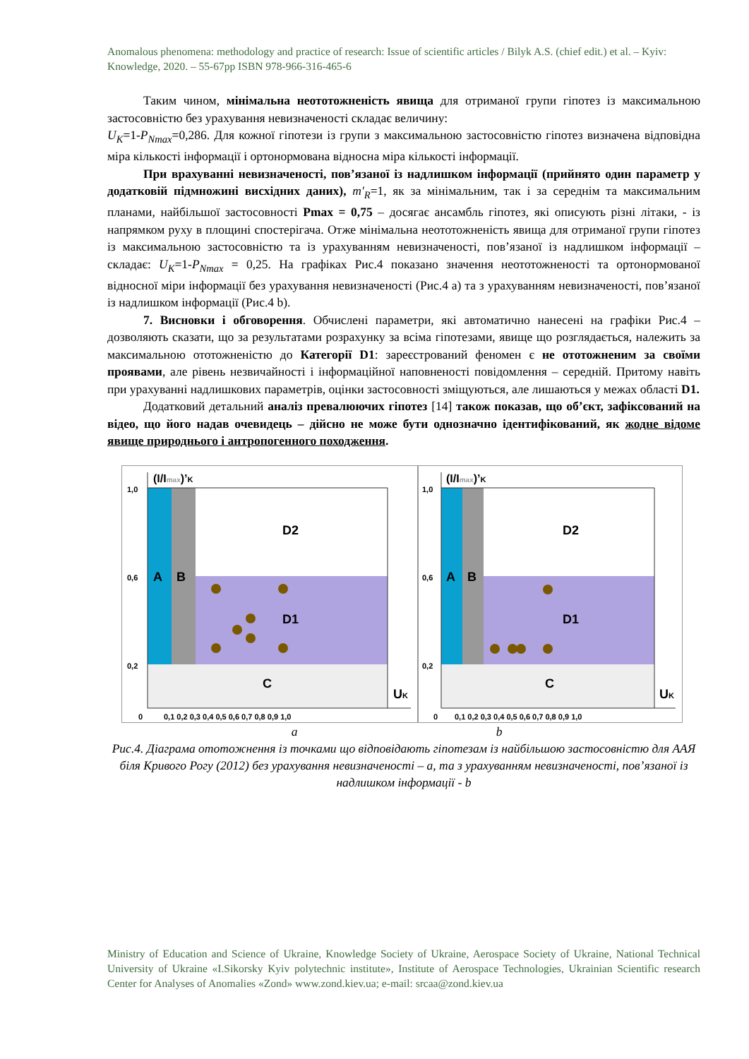Anomalous phenomena: methodology and practice of research: Issue of scientific articles / Bilyk A.S. (chief edit.) et al. – Kyiv: Knowledge, 2020. – 55-67pp ISBN 978-966-316-465-6
Таким чином, мінімальна неототожненість явища для отриманої групи гіпотез із максимальною застосовністю без урахування невизначеності складає величину:
U<sub>K</sub>=1-P<sub>Nmax</sub>=0,286. Для кожної гіпотези із групи з максимальною застосовністю гіпотез визначена відповідна міра кількості інформації і ортонормована відносна міра кількості інформації.
При врахуванні невизначеності, пов’язаної із надлишком інформації (прийнято один параметр у додатковій підмножині висхідних даних), m′<sub>R</sub>=1, як за мінімальним, так і за середнім та максимальним планами, найбільшої застосовності Pmax = 0,75 – досягає ансамбль гіпотез, які описують різні літаки, - із напрямком руху в площині спостерігача. Отже мінімальна неототожненість явища для отриманої групи гіпотез із максимальною застосовністю та із урахуванням невизначеності, пов’язаної із надлишком інформації – складає: U<sub>K</sub>=1-P<sub>Nmax</sub> = 0,25. На графіках Рис.4 показано значення неототожненості та ортонормованої відносної міри інформації без урахування невизначеності (Рис.4 а) та з урахуванням невизначеності, пов’язаної із надлишком інформації (Рис.4 b).
7. Висновки і обговорення. Обчислені параметри, які автоматично нанесені на графіки Рис.4 – дозволяють сказати, що за результатами розрахунку за всіма гіпотезами, явище що розглядається, належить за максимальною ототожненістю до Категорії D1: зареєстрований феномен є не ототожненим за своїми проявами, але рівень незвичайності і інформаційної наповненості повідомлення – середній. Притому навіть при урахуванні надлишкових параметрів, оцінки застосовності зміщуються, але лишаються у межах області D1.
Додатковий детальний аналіз превалюючих гіпотез [14] також показав, що об’єкт, зафіксований на відео, що його надав очевидець – дійсно не може бути однозначно ідентифікований, як жодне відоме явище природнього і антропогенного походження.
A
B
D2
D1
C
UK
(I/Imax)’K
1,0
0,6
0,2
0
0,1 0,2 0,3 0,4 0,5 0,6 0,7 0,8 0,9 1,0
A
B
D2
D1
C
UK
(I/Imax)’K
1,0
0,6
0,2
0
0,1 0,2 0,3 0,4 0,5 0,6 0,7 0,8 0,9 1,0
a b
Рис.4. Діаграма ототожнення із точками що відповідають гіпотезам із найбільшою застосовністю для ААЯ біля Кривого Рогу (2012) без урахування невизначеності – а, та з урахуванням невизначеності, пов’язаної із надлишком інформації - b
Ministry of Education and Science of Ukraine, Knowledge Society of Ukraine, Aerospace Society of Ukraine, National Technical University of Ukraine «I.Sikorsky Kyiv polytechnic institute», Institute of Aerospace Technologies, Ukrainian Scientific research Center for Analyses of Anomalies «Zond» www.zond.kiev.ua; e-mail: srcaa@zond.kiev.ua